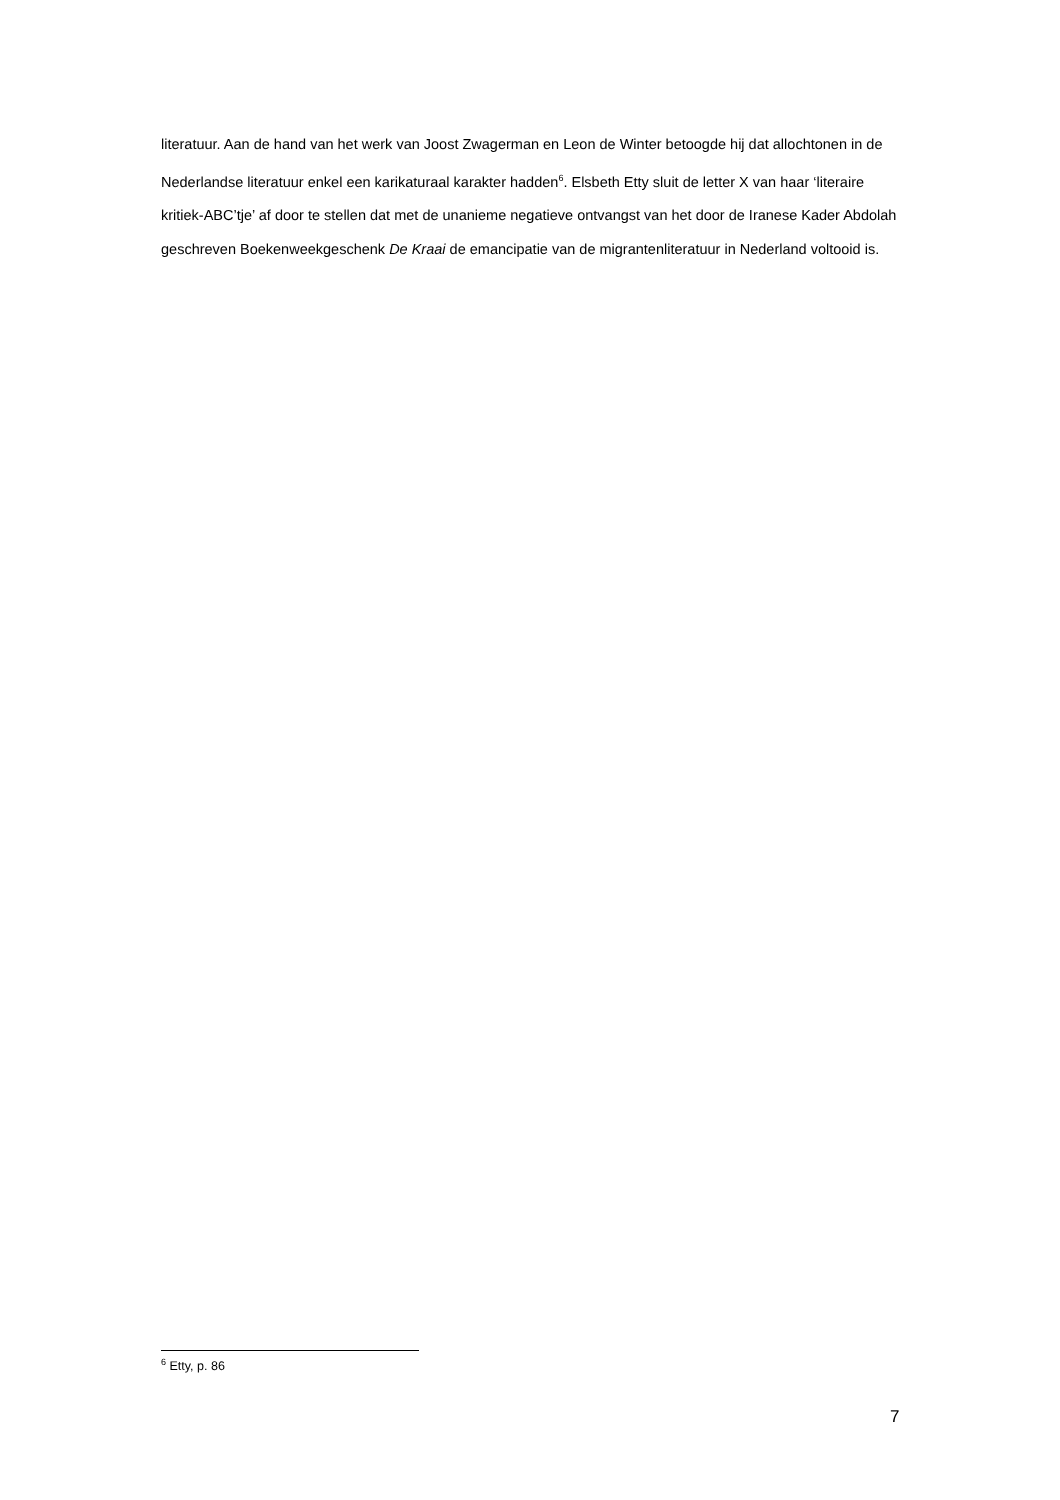literatuur. Aan de hand van het werk van Joost Zwagerman en Leon de Winter betoogde hij dat allochtonen in de Nederlandse literatuur enkel een karikaturaal karakter hadden<sup>6</sup>. Elsbeth Etty sluit de letter X van haar ‘literaire kritiek-ABC’tje’ af door te stellen dat met de unanieme negatieve ontvangst van het door de Iranese Kader Abdolah geschreven Boekenweekgeschenk De Kraai de emancipatie van de migrantenliteratuur in Nederland voltooid is.
<sup>6</sup> Etty, p. 86
7